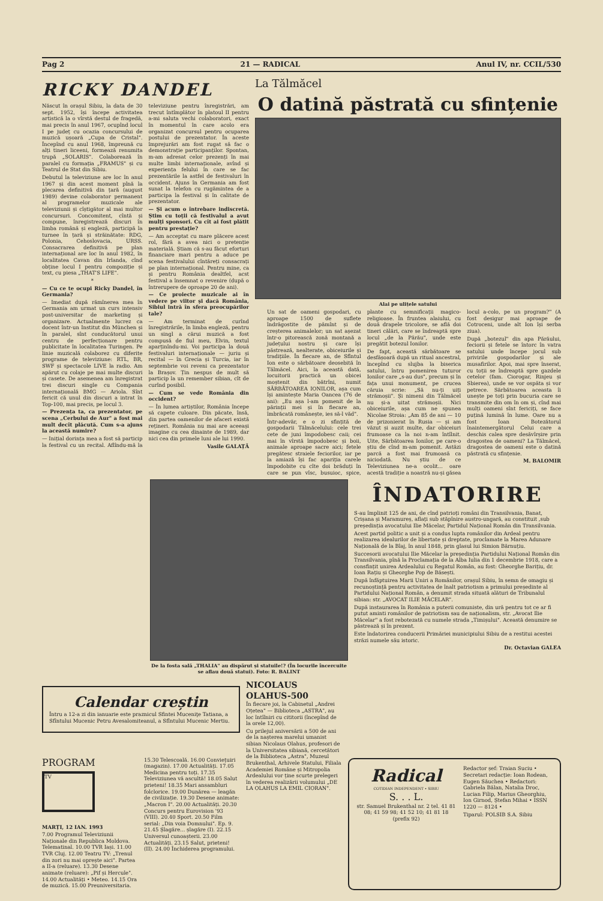Pag 2 21 — RADICAL Anul IV, nr. CCIL/530
RICKY DANDEL
Născut în orașul Sibiu, la data de 30 sept. 1952, își începe activitatea artistică la o vîrstă destul de fragedă, mai precis în anul 1967, ocupînd locul I pe județ cu ocazia concursului de muzică ușoară „Cupa de Cristal". Începînd cu anul 1968, împreună cu alți tineri liceeni, formează renumita trupă „SOLARIS". Colaborează în paralel cu formația „FRAMUS" și cu Teatrul de Stat din Sibiu.
Debutul la televiziune are loc în anul 1967 și din acest moment pînă la plecarea definitivă din țară (august 1989) devine colaborator permanent al programelor muzicale ale televiziunii și cîștigător al mai multor concursuri. Concomitent, cîntă și compune, înregistrează discuri în limba română și engleză, participă la turnee în țară și străinătate: RDG, Polonia, Cehoslovacia, URSS. Consacrarea definitivă pe plan internațional are loc în anul 1982, în localitatea Cavan din Irlanda, cînd obține locul I pentru compoziție și text, cu piesa „THAT'S LIFE".
*
— Cu ce te ocupi Ricky Dandel, în Germania?
— Imediat după rămînerea mea în Germania am urmat un curs intensiv post-universitar de marketing și organizare. Actualmente lucrez ca docent într-un Institut din München și în paralel, sînt conducătorul unui centru de perfecționare pentru publicitate în localitatea Turingen. Pe linie muzicală colaborez cu diferite programe de televiziune: RTL, BR, SWF și spectacole LIVE la radio. Am apărut cu colaje pe mai multe discuri și casete. De asemenea am înregistrat trei discuri single cu Compania internațională BMG — Ariola. Sînt fericit că unul din discuri a intrat în Top-100, mai precis, pe locul 3.
— Prezența ta, ca prezentator, pe scena „Cerbului de Aur" a fost mai mult decît plăcută. Cum s-a ajuns la această numire?
— Inițial dorința mea a fost să particip la festival cu un recital. Aflîndu-mă la televiziune pentru înregistrări, am trecut întîmplător în platoul II pentru a-mi saluta vechi colaboratori, exact în momentul în care acolo era organizat concursul pentru ocuparea postului de prezentator. În aceste împrejurări am fost rugat să fac o demonstrație participanților. Spontan, m-am adresat celor prezenți în mai multe limbi internaționale, avînd și experiența felului în care se fac prezentările la astfel de festivaluri în occident. Ajuns în Germania am fost sunat la telefon cu rugămintea de a participa la festival și în calitate de prezentator.
— Și acum o întrebare indiscretă. Știm cu toții că festivalul a avut mulți sponsori. Cu cît ai fost plătit pentru prestație?
— Am acceptat cu mare plăcere acest rol, fără a avea nici o pretenție materială. Știam că s-au făcut eforturi financiare mari pentru a aduce pe scena festivalului cîntăreți consacrați pe plan internațional. Pentru mine, ca și pentru România dealtfel, acst festival a însemnat o revenire (după o întrerupere de oproape 20 de ani).
— Ce proiecte muzicale ai în vedere pe viitor și dacă România, Sibiul intră în sfera preocupărilor tale?
— Am terminat de curînd înregistrările, în limba engleză, pentru un singl a cărui muzică a fost compusă de fiul meu, Elvin, textul aparținîndu-mi. Voi participa la două festivaluri internaționale — juriu și recital — în Grecia și Turcia, iar în septembrie voi reveni ca prezentator la Brașov. Țin nespus de mult să particip la un remember sibian, cît de curînd posibil.
— Cum se vede România din occident?
— În lumea artiștilor, România începe să capete culoare. Din păcate, însă, din partea oamenilor de afaceri există rețineri. România nu mai are aceeași imagine cu cea dinainte de 1989, dar nici cea din primele luni ale lui 1990.
Vasile GALAȚĂ
La Tălmăcel
O datină păstrată cu sfințenie
Alai pe ulițele satului
Un sat de oameni gospodari, cu aproape 1500 de suflete îndrăgostite de pămînt și de creșterea animalelor; un sat așezat într-o pitorească zonă montană a județului nostru și care își păstrează, nealterate, obiceiurile și tradițiile. În fiecare an, de Sfîntul Ion este o sărbătoare deosebită în Tălmăcel. Aici, la această dată, locuitorii practică un obicei moștenit din bătrîni, numit SĂRBĂTOAREA IONILOR, așa cum își amintește Maria Oancea (76 de ani): „Eu așa l-am pomenit de la părinții mei și în fiecare an, îmbrăcată românește, ies să-l văd".
Într-adevăr, e o zi sfințită de gospodarii Tălmăcelului: cele trei cete de juni împodobesc caii; cei mai în vîrstă împodobesc și boii, animale aproape sacre aici; fetele pregătesc straiele feciorilor, iar pe la amiază își fac apariția carele împodobite cu cîte doi brăduți în care se pun vîsc, busuioc, spice, plante cu semnificații magico-religioase. În fruntea alaiului, cu două drapele tricolore, se află doi tineri călări, care se îndreaptă spre locul „de la Părău", unde este pregătit botezul Ionilor.
De fapt, această sărbătoare se desfășoară după un ritual ancestral, începînd cu slujba la biserica satului, întru pomenirea tuturor Ionilor care „s-au dus", precum și în fața unui monument, pe crucea căruia scrie: „Să nu-ți uiți strămoșii". Și nimeni din Tălmăcel nu și-a uitat strămoșii. Nici obiceiurile, așa cum ne spunea Nicolae Stroia: „Am 85 de ani — 10 de prizonierat în Rusia — și am văzut și auzit multe, dar obiceiuri frumoase ca la noi n-am întîlnit. Uite, Sărbătoarea Ionilor, pe care-o știu de cînd m-am pomenit. Astăzi parcă a fost mai frumoasă ca niciodată. Nu știu de ce Televiziunea ne-a ocolit... oare acestă tradiție a noastră nu-și găsea locul a-colo, pe un program?" (A fost desigur mai aproape de Cotroceni, unde alt Ion își serba ziua).
După „botezul" din apa Părăului, feciorii și fetele se întorc în vatra satului unde începe jocul sub privirile gospodarilor și ale musafirilor. Apoi, mai spre înserat, cu toții se îndreaptă spre gazdele cetelor (fam. Ciorogar, Rinjeu și Sbierea), unde se vor ospăta și vor petrece. Sărbătoarea aceasta îi unește pe toți prin bucuria care se transmite din om în om și, cînd mai mulți oameni sînt fericiți, se face puțină lumină în lume. Oare nu a fost Ioan Botezătorul înaintemergătorul Celui care a deschis calea spre desăvîrșire prin dragostea de oameni? La Tălmăcel, dragostea de oameni este o datină păstrată cu sfințenie.
M. BALOMIR
De la fosta sală „THALIA" au dispărut și statuile!? (În locurile încercuite se aflau două statui). Foto: R. BALINT
ÎNDATORIRE
S-au împlinit 125 de ani, de cînd patrioți români din Transilvania, Banat, Crișana și Maramureș, aflați sub stăpînire austro-ungară, au constituit ,sub președinția avocatului Ilie Măcelar, Partidul Național Român din Transilvania.
Acest partid politic a unit și a condus lupta românilor din Ardeal pentru realizarea idealurilor de libertate și dreptate, proclamate la Marea Adunare Națională de la Blaj, în anul 1848, prin glasul lui Simion Bărnuțiu.
Succesorii avocatului Ilie Măcelar la președinția Partidului Național Român din Transilvania, pînă la Proclamația de la Alba Iulia din 1 decembrie 1918, care a consfințit unirea Ardealului cu Regatul Român, au fost: Gheorghe Barițiu, dr. Ioan Rațiu și Gheorghe Pop de Băsești.
După înfăptuirea Marii Uniri a Românilor, orașul Sibiu, în semn de omagiu și recunoștință pentru activitatea de înalt patriotism a primului președinte al Partidului Național Român, a denumit strada situată alături de Tribunalul sibian: str. „AVOCAT ILIE MĂCELAR".
După instaurarea în România a puterii comuniste, din ură pentru tot ce ar fi putut aminti românilor de patriotism sau de naționalism, str. „Avocat Ilie Măcelar" a fost rebotezată cu numele strada „Timișului". Această denumire se păstrează și în prezent.
Este îndatorirea conducerii Primăriei municipiului Sibiu de a restitui acestei străzi numele său istoric.
Dr. Octavian GALEA
Calendar creștin
Întru a 12-a zi din ianuarie este praznicul Sfintei Muceniţe Tatiana, a Sfîntului Mucenic Petru Avesalomiteanul, a Sfîntului Mucenic Mertiu.
PROGRAM
TV
MARȚI, 12 IAN. 1993
7.00 Programul Televiziunii Naționale din Republica Moldova. Telematinal. 10.00 TVR Iași. 11.00 TVR Cluj. 12.00 Teatru TV: „Trenul din zori nu mai oprește aici". Partea a II-a (reluare). 13.30 Desene animate (reluare): „Pif și Hercule". 14.00 Actualități • Meteo. 14.15 Ora de muzică. 15.00 Preuniversitaria.
15.30 Telescoală. 16.00 Conviețuiri (magazin). 17.00 Actualități. 17.05 Medicina pentru toți. 17.35 Televiziunea vă ascultă! 18.05 Salut prieteni! 18.35 Mari ansambluri folclorice. 19.00 Dunărea — leagăn de civilizație. 19.30 Desene animate: „Macron I". 20.00 Actualități. 20.30 Concurs pentru Eurovision '93 (VIII). 20.40 Sport. 20.50 Film serial: „Din voia Domnului". Ep. 9. 21.45 Șlagăre... șlagăre (I). 22.15 Universul cunoașterii. 23.00 Actualități. 23.15 Salut, prieteni! (II). 24.00 Închiderea programului.
NICOLAUS OLAHUS-500
În fiecare joi, la Cabinetul „Andrei Oțetea" — Biblioteca „ASTRA", au loc întîlniri cu cititorii (începînd de la orele 12,00).
Cu prilejul aniversării a 500 de ani de la nașterea marelui umanist sibian Nicolaus Olahus, profesori de la Universitatea sibiană, cercetători de la Biblioteca „Astra", Muzeul Brukenthal, Arhivele Statului, Filiala Academiei Române și Mitropolia Ardealului vor ține scurte prelegeri în vederea realizării volumului „DE LA OLAHUS LA EMIL CIORAN".
Radical
COTIDIAN INDEPENDENT • SIBIU
S. . . L.
str. Samuel Brukenthal nr. 2 tel. 41 81 08; 41 59 98; 41 52 10; 41 81 18 (prefix 92)
Redactor șef: Traian Suciu • Secretari redacție: Ioan Rodean, Eugen Săuchea • Redactori: Gabriela Bălan, Natalia Droc, Lucian Filip, Marius Gheorghiu, Ion Girnod, Ștefan Mihai • ISSN 1220 — 8124 •
Tiparul: POLSIB S.A. Sibiu